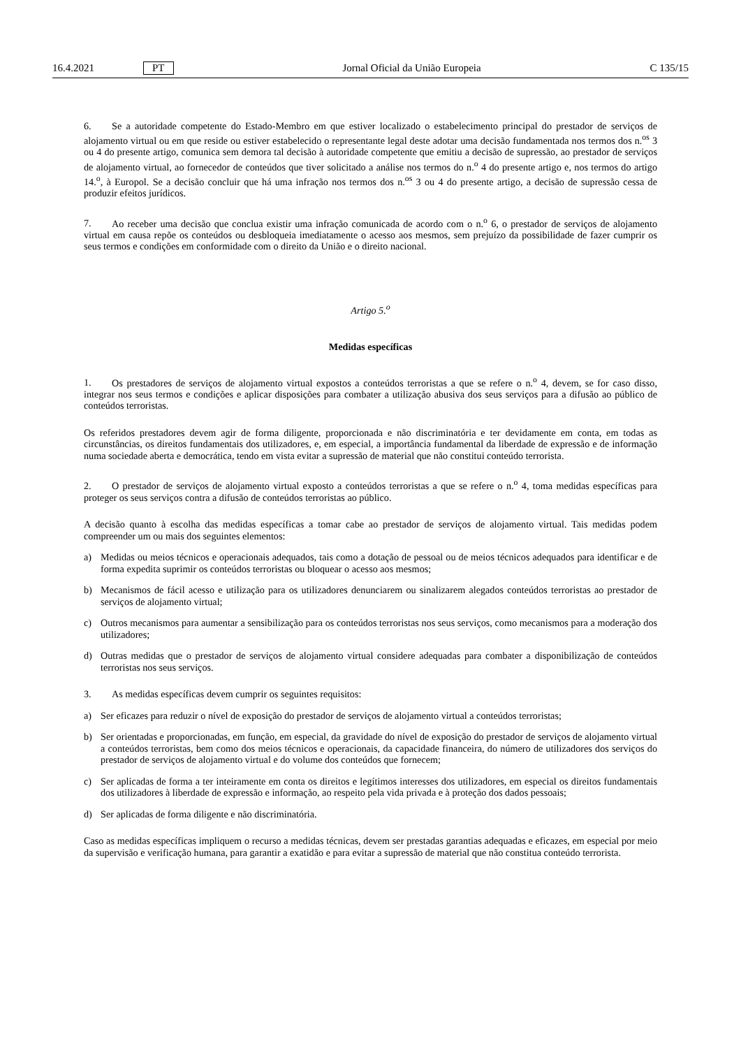16.4.2021 PT Jornal Oficial da União Europeia C 135/15
6. Se a autoridade competente do Estado-Membro em que estiver localizado o estabelecimento principal do prestador de serviços de alojamento virtual ou em que reside ou estiver estabelecido o representante legal deste adotar uma decisão fundamentada nos termos dos n.<sup>os</sup> 3 ou 4 do presente artigo, comunica sem demora tal decisão à autoridade competente que emitiu a decisão de supressão, ao prestador de serviços de alojamento virtual, ao fornecedor de conteúdos que tiver solicitado a análise nos termos do n.<sup>o</sup> 4 do presente artigo e, nos termos do artigo 14.<sup>o</sup>, à Europol. Se a decisão concluir que há uma infração nos termos dos n.<sup>os</sup> 3 ou 4 do presente artigo, a decisão de supressão cessa de produzir efeitos jurídicos.
7. Ao receber uma decisão que conclua existir uma infração comunicada de acordo com o n.<sup>o</sup> 6, o prestador de serviços de alojamento virtual em causa repõe os conteúdos ou desbloqueia imediatamente o acesso aos mesmos, sem prejuízo da possibilidade de fazer cumprir os seus termos e condições em conformidade com o direito da União e o direito nacional.
Artigo 5.<sup>o</sup>
Medidas específicas
1. Os prestadores de serviços de alojamento virtual expostos a conteúdos terroristas a que se refere o n.<sup>o</sup> 4, devem, se for caso disso, integrar nos seus termos e condições e aplicar disposições para combater a utilização abusiva dos seus serviços para a difusão ao público de conteúdos terroristas.
Os referidos prestadores devem agir de forma diligente, proporcionada e não discriminatória e ter devidamente em conta, em todas as circunstâncias, os direitos fundamentais dos utilizadores, e, em especial, a importância fundamental da liberdade de expressão e de informação numa sociedade aberta e democrática, tendo em vista evitar a supressão de material que não constitui conteúdo terrorista.
2. O prestador de serviços de alojamento virtual exposto a conteúdos terroristas a que se refere o n.<sup>o</sup> 4, toma medidas específicas para proteger os seus serviços contra a difusão de conteúdos terroristas ao público.
A decisão quanto à escolha das medidas específicas a tomar cabe ao prestador de serviços de alojamento virtual. Tais medidas podem compreender um ou mais dos seguintes elementos:
a) Medidas ou meios técnicos e operacionais adequados, tais como a dotação de pessoal ou de meios técnicos adequados para identificar e de forma expedita suprimir os conteúdos terroristas ou bloquear o acesso aos mesmos;
b) Mecanismos de fácil acesso e utilização para os utilizadores denunciarem ou sinalizarem alegados conteúdos terroristas ao prestador de serviços de alojamento virtual;
c) Outros mecanismos para aumentar a sensibilização para os conteúdos terroristas nos seus serviços, como mecanismos para a moderação dos utilizadores;
d) Outras medidas que o prestador de serviços de alojamento virtual considere adequadas para combater a disponibilização de conteúdos terroristas nos seus serviços.
3. As medidas específicas devem cumprir os seguintes requisitos:
a) Ser eficazes para reduzir o nível de exposição do prestador de serviços de alojamento virtual a conteúdos terroristas;
b) Ser orientadas e proporcionadas, em função, em especial, da gravidade do nível de exposição do prestador de serviços de alojamento virtual a conteúdos terroristas, bem como dos meios técnicos e operacionais, da capacidade financeira, do número de utilizadores dos serviços do prestador de serviços de alojamento virtual e do volume dos conteúdos que fornecem;
c) Ser aplicadas de forma a ter inteiramente em conta os direitos e legítimos interesses dos utilizadores, em especial os direitos fundamentais dos utilizadores à liberdade de expressão e informação, ao respeito pela vida privada e à proteção dos dados pessoais;
d) Ser aplicadas de forma diligente e não discriminatória.
Caso as medidas específicas impliquem o recurso a medidas técnicas, devem ser prestadas garantias adequadas e eficazes, em especial por meio da supervisão e verificação humana, para garantir a exatidão e para evitar a supressão de material que não constitua conteúdo terrorista.